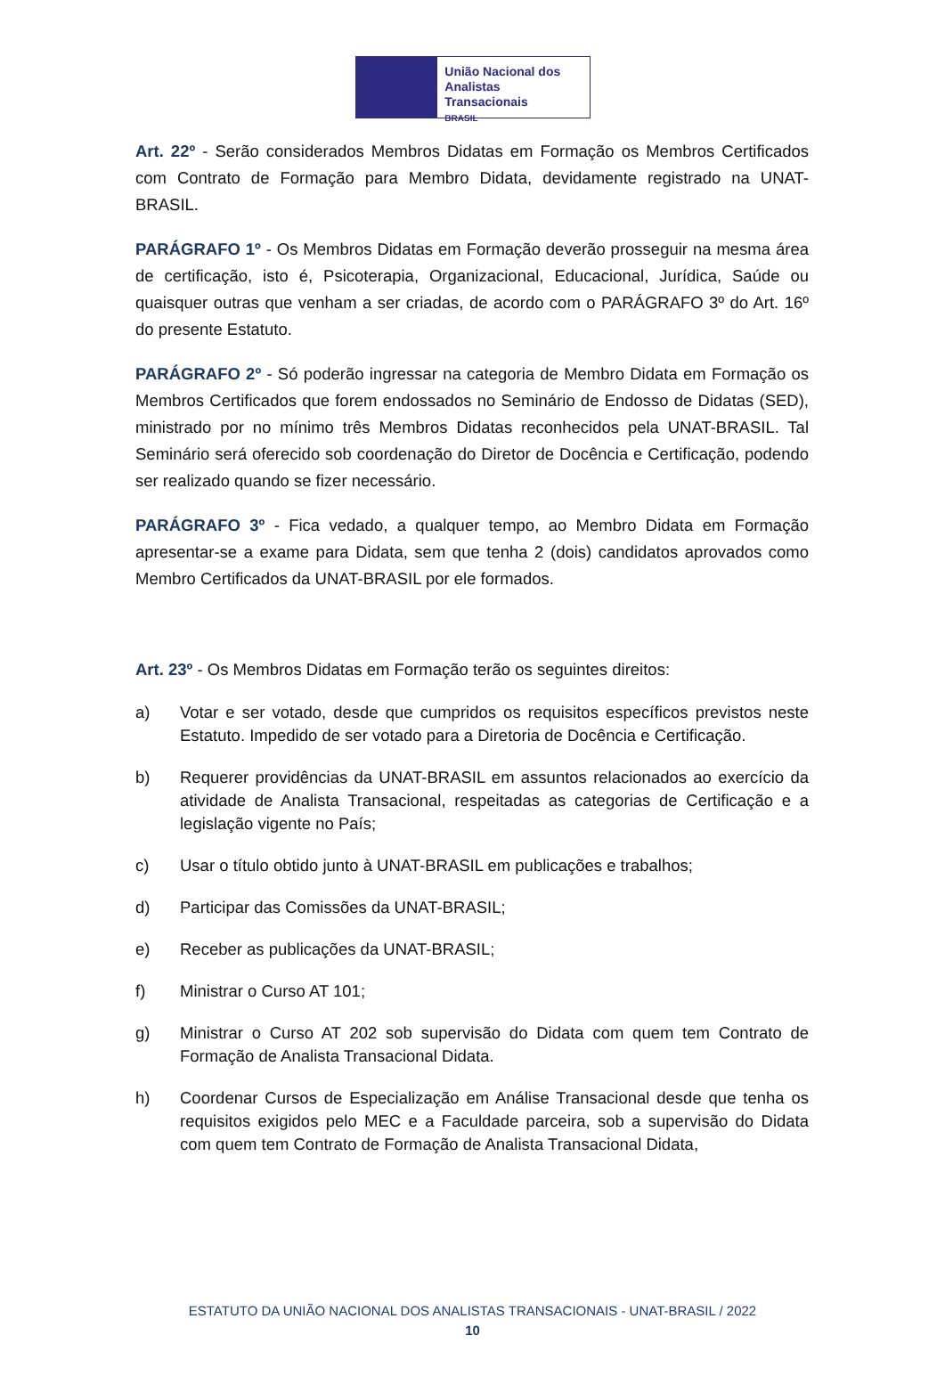União Nacional dos
Analistas Transacionais
BRASIL
Art. 22º - Serão considerados Membros Didatas em Formação os Membros Certificados com Contrato de Formação para Membro Didata, devidamente registrado na UNAT-BRASIL.
PARÁGRAFO 1º - Os Membros Didatas em Formação deverão prosseguir na mesma área de certificação, isto é, Psicoterapia, Organizacional, Educacional, Jurídica, Saúde ou quaisquer outras que venham a ser criadas, de acordo com o PARÁGRAFO 3º do Art. 16º do presente Estatuto.
PARÁGRAFO 2º - Só poderão ingressar na categoria de Membro Didata em Formação os Membros Certificados que forem endossados no Seminário de Endosso de Didatas (SED), ministrado por no mínimo três Membros Didatas reconhecidos pela UNAT-BRASIL. Tal Seminário será oferecido sob coordenação do Diretor de Docência e Certificação, podendo ser realizado quando se fizer necessário.
PARÁGRAFO 3º - Fica vedado, a qualquer tempo, ao Membro Didata em Formação apresentar-se a exame para Didata, sem que tenha 2 (dois) candidatos aprovados como Membro Certificados da UNAT-BRASIL por ele formados.
Art. 23º - Os Membros Didatas em Formação terão os seguintes direitos:
a) Votar e ser votado, desde que cumpridos os requisitos específicos previstos neste Estatuto. Impedido de ser votado para a Diretoria de Docência e Certificação.
b) Requerer providências da UNAT-BRASIL em assuntos relacionados ao exercício da atividade de Analista Transacional, respeitadas as categorias de Certificação e a legislação vigente no País;
c) Usar o título obtido junto à UNAT-BRASIL em publicações e trabalhos;
d) Participar das Comissões da UNAT-BRASIL;
e) Receber as publicações da UNAT-BRASIL;
f) Ministrar o Curso AT 101;
g) Ministrar o Curso AT 202 sob supervisão do Didata com quem tem Contrato de Formação de Analista Transacional Didata.
h) Coordenar Cursos de Especialização em Análise Transacional desde que tenha os requisitos exigidos pelo MEC e a Faculdade parceira, sob a supervisão do Didata com quem tem Contrato de Formação de Analista Transacional Didata,
ESTATUTO DA UNIÃO NACIONAL DOS ANALISTAS TRANSACIONAIS - UNAT-BRASIL / 2022
10